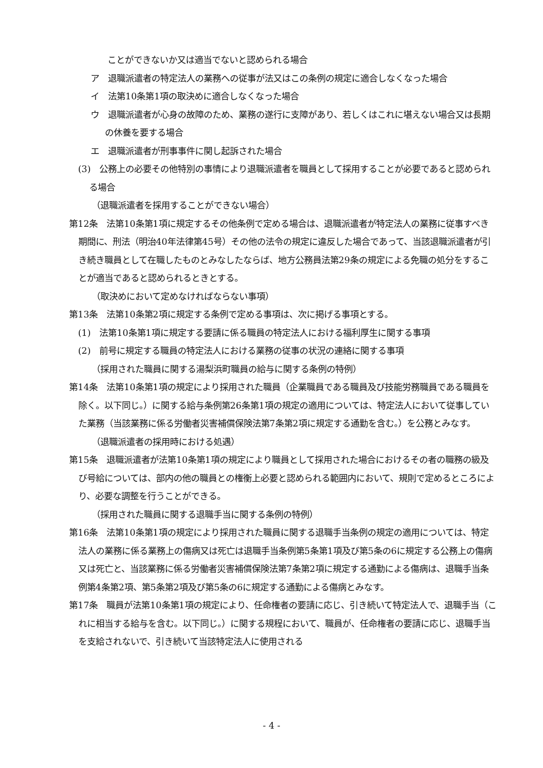ことができないか又は適当でないと認められる場合
ア　退職派遣者の特定法人の業務への従事が法又はこの条例の規定に適合しなくなった場合
イ　法第10条第1項の取決めに適合しなくなった場合
ウ　退職派遣者が心身の故障のため、業務の遂行に支障があり、若しくはこれに堪えない場合又は長期の休養を要する場合
エ　退職派遣者が刑事事件に関し起訴された場合
(3)　公務上の必要その他特別の事情により退職派遣者を職員として採用することが必要であると認められる場合
（退職派遣者を採用することができない場合）
第12条　法第10条第1項に規定するその他条例で定める場合は、退職派遣者が特定法人の業務に従事すべき期間に、刑法（明治40年法律第45号）その他の法令の規定に違反した場合であって、当該退職派遣者が引き続き職員として在職したものとみなしたならば、地方公務員法第29条の規定による免職の処分をすることが適当であると認められるときとする。
（取決めにおいて定めなければならない事項）
第13条　法第10条第2項に規定する条例で定める事項は、次に掲げる事項とする。
(1)　法第10条第1項に規定する要請に係る職員の特定法人における福利厚生に関する事項
(2)　前号に規定する職員の特定法人における業務の従事の状況の連絡に関する事項
（採用された職員に関する湯梨浜町職員の給与に関する条例の特例）
第14条　法第10条第1項の規定により採用された職員（企業職員である職員及び技能労務職員である職員を除く。以下同じ。）に関する給与条例第26条第1項の規定の適用については、特定法人において従事していた業務（当該業務に係る労働者災害補償保険法第7条第2項に規定する通勤を含む。）を公務とみなす。
（退職派遣者の採用時における処遇）
第15条　退職派遣者が法第10条第1項の規定により職員として採用された場合におけるその者の職務の級及び号給については、部内の他の職員との権衡上必要と認められる範囲内において、規則で定めるところにより、必要な調整を行うことができる。
（採用された職員に関する退職手当に関する条例の特例）
第16条　法第10条第1項の規定により採用された職員に関する退職手当条例の規定の適用については、特定法人の業務に係る業務上の傷病又は死亡は退職手当条例第5条第1項及び第5条の6に規定する公務上の傷病又は死亡と、当該業務に係る労働者災害補償保険法第7条第2項に規定する通勤による傷病は、退職手当条例第4条第2項、第5条第2項及び第5条の6に規定する通勤による傷病とみなす。
第17条　職員が法第10条第1項の規定により、任命権者の要請に応じ、引き続いて特定法人で、退職手当（これに相当する給与を含む。以下同じ。）に関する規程において、職員が、任命権者の要請に応じ、退職手当を支給されないで、引き続いて当該特定法人に使用される
- 4 -